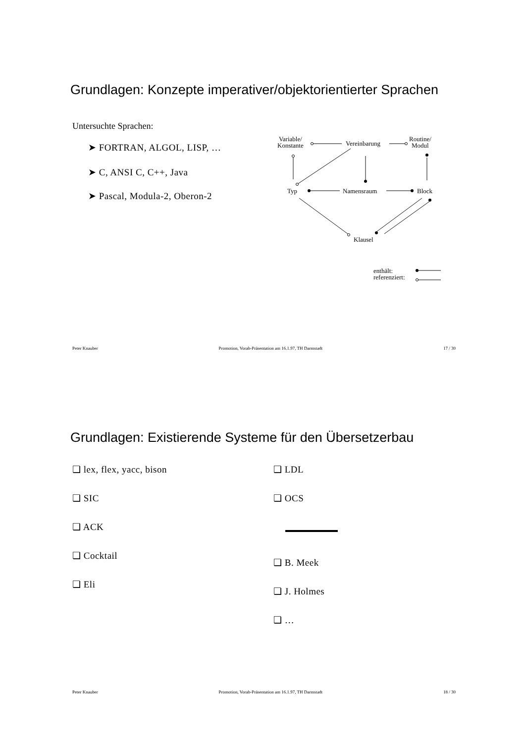Grundlagen: Konzepte imperativer/objektorientierter Sprachen
Untersuchte Sprachen:
➤ FORTRAN, ALGOL, LISP, …
➤ C, ANSI C, C++, Java
➤ Pascal, Modula-2, Oberon-2
Variable/
Konstante
Vereinbarung
Routine/
Modul
Typ Namensraum Block
Klausel
enthält:
referenziert:
Peter Knauber Promotion, Vorab-Präsentation am 16.1.97, TH Darmstadt 17 / 30
Grundlagen: Existierende Systeme für den Übersetzerbau
❏ lex, flex, yacc, bison
❏ SIC
❏ ACK
❏ Cocktail
❏ Eli
❏ LDL
❏ OCS
❏ B. Meek
❏ J. Holmes
❏ …
Peter Knauber Promotion, Vorab-Präsentation am 16.1.97, TH Darmstadt 18 / 30